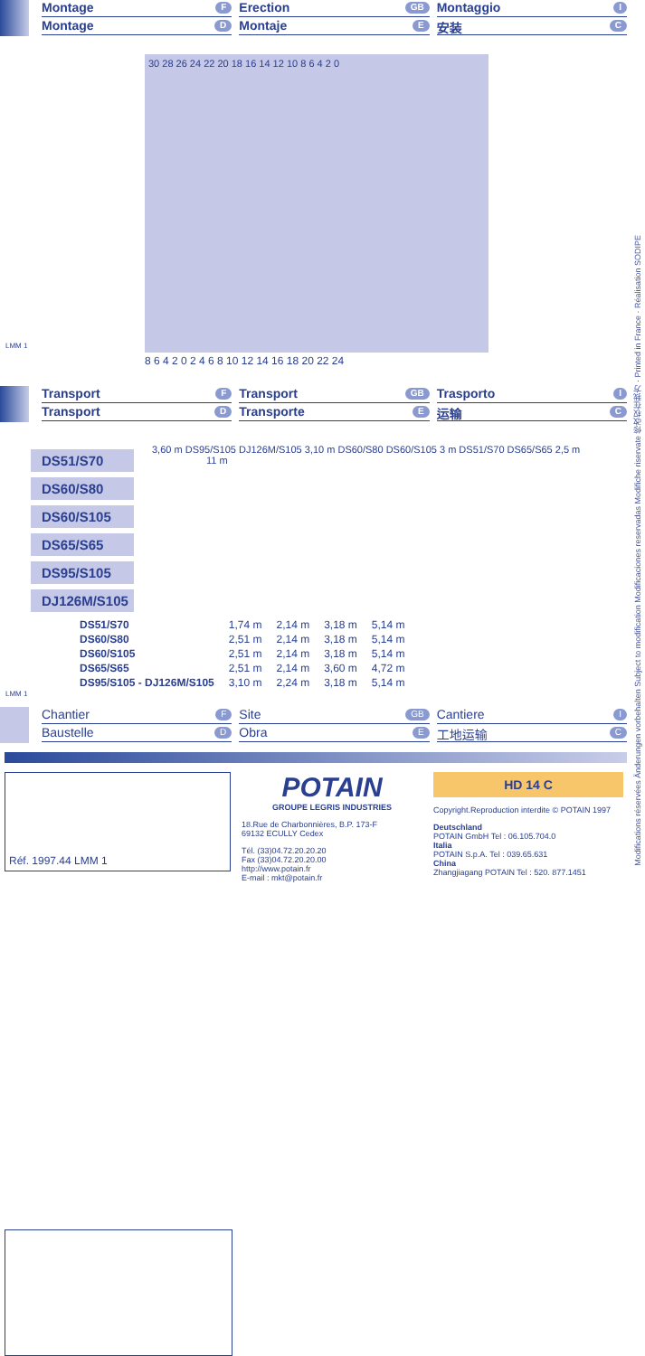Montage F
Erection GB
Montaggio I
Montage D
Montaje E
安装 C
30 28 26 24 22 20 18 16 14 12 10 8 6 4 2 0
8 6 4 2 0 2 4 6 8 10 12 14 16 18 20 22 24
LMM 1
Transport F
Transport GB
Trasporto I
Transport D
Transporte E
运输 C
DS51/S70
DS60/S80
DS60/S105
DS65/S65
DS95/S105
DJ126M/S105
3,60 m DS95/S105 DJ126M/S105 3,10 m DS60/S80 DS60/S105 3 m DS51/S70 DS65/S65 2,5 m 11 m
| DS51/S70 | 1,74 m | 2,14 m | 3,18 m | 5,14 m |
| DS60/S80 | 2,51 m | 2,14 m | 3,18 m | 5,14 m |
| DS60/S105 | 2,51 m | 2,14 m | 3,18 m | 5,14 m |
| DS65/S65 | 2,51 m | 2,14 m | 3,60 m | 4,72 m |
| DS95/S105 - DJ126M/S105 | 3,10 m | 2,24 m | 3,18 m | 5,14 m |
LMM 1
Chantier F
Site GB
Cantiere I
Baustelle D
Obra E
工地运输 C
Réf. 1997.44 LMM 1
POTAIN
GROUPE LEGRIS INDUSTRIES
18.Rue de Charbonnières, B.P. 173-F
69132 ECULLY Cedex
Tél. (33)04.72.20.20.20
Fax (33)04.72.20.20.00
http://www.potain.fr
E-mail : mkt@potain.fr
HD 14 C
Copyright.Reproduction interdite © POTAIN 1997
Deutschland
POTAIN GmbH Tel : 06.105.704.0
Italia
POTAIN S.p.A. Tel : 039.65.631
China
Zhangjiagang POTAIN Tel : 520. 877.1451
Modifications réservées Änderungen vorbehalten Subject to modification Modificaciones reservadas Modifiche riservate 修改权在我方 · Printed in France · Réalisation SODIPE